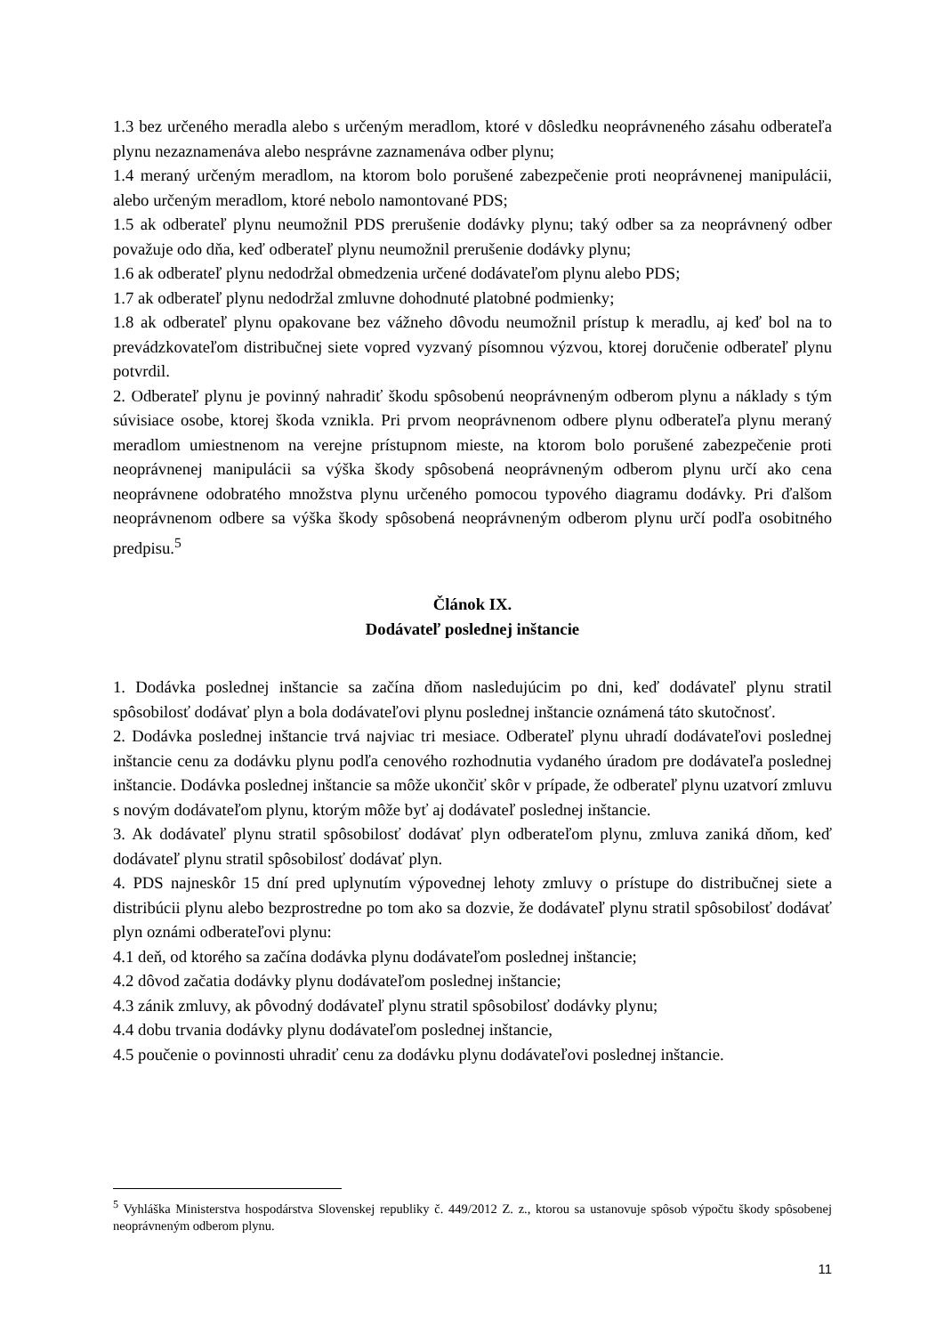1.3 bez určeného meradla alebo s určeným meradlom, ktoré v dôsledku neoprávneného zásahu odberateľa plynu nezaznamenáva alebo nesprávne zaznamenáva odber plynu;
1.4 meraný určeným meradlom, na ktorom bolo porušené zabezpečenie proti neoprávnenej manipulácii, alebo určeným meradlom, ktoré nebolo namontované PDS;
1.5 ak odberateľ plynu neumožnil PDS prerušenie dodávky plynu; taký odber sa za neoprávnený odber považuje odo dňa, keď odberateľ plynu neumožnil prerušenie dodávky plynu;
1.6 ak odberateľ plynu nedodržal obmedzenia určené dodávateľom plynu alebo PDS;
1.7 ak odberateľ plynu nedodržal zmluvne dohodnuté platobné podmienky;
1.8 ak odberateľ plynu opakovane bez vážneho dôvodu neumožnil prístup k meradlu, aj keď bol na to prevádzkovateľom distribučnej siete vopred vyzvaný písomnou výzvou, ktorej doručenie odberateľ plynu potvrdil.
2. Odberateľ plynu je povinný nahradiť škodu spôsobenú neoprávneným odberom plynu a náklady s tým súvisiace osobe, ktorej škoda vznikla. Pri prvom neoprávnenom odbere plynu odberateľa plynu meraný meradlom umiestnenom na verejne prístupnom mieste, na ktorom bolo porušené zabezpečenie proti neoprávnenej manipulácii sa výška škody spôsobená neoprávneným odberom plynu určí ako cena neoprávnene odobratého množstva plynu určeného pomocou typového diagramu dodávky. Pri ďalšom neoprávnenom odbere sa výška škody spôsobená neoprávneným odberom plynu určí podľa osobitného predpisu.<sup>5</sup>
Článok IX.
Dodávateľ poslednej inštancie
1. Dodávka poslednej inštancie sa začína dňom nasledujúcim po dni, keď dodávateľ plynu stratil spôsobilosť dodávať plyn a bola dodávateľovi plynu poslednej inštancie oznámená táto skutočnosť.
2. Dodávka poslednej inštancie trvá najviac tri mesiace. Odberateľ plynu uhradí dodávateľovi poslednej inštancie cenu za dodávku plynu podľa cenového rozhodnutia vydaného úradom pre dodávateľa poslednej inštancie. Dodávka poslednej inštancie sa môže ukončiť skôr v prípade, že odberateľ plynu uzatvorí zmluvu s novým dodávateľom plynu, ktorým môže byť aj dodávateľ poslednej inštancie.
3. Ak dodávateľ plynu stratil spôsobilosť dodávať plyn odberateľom plynu, zmluva zaniká dňom, keď dodávateľ plynu stratil spôsobilosť dodávať plyn.
4. PDS najneskôr 15 dní pred uplynutím výpovednej lehoty zmluvy o prístupe do distribučnej siete a distribúcii plynu alebo bezprostredne po tom ako sa dozvie, že dodávateľ plynu stratil spôsobilosť dodávať plyn oznámi odberateľovi plynu:
4.1 deň, od ktorého sa začína dodávka plynu dodávateľom poslednej inštancie;
4.2 dôvod začatia dodávky plynu dodávateľom poslednej inštancie;
4.3 zánik zmluvy, ak pôvodný dodávateľ plynu stratil spôsobilosť dodávky plynu;
4.4 dobu trvania dodávky plynu dodávateľom poslednej inštancie,
4.5 poučenie o povinnosti uhradiť cenu za dodávku plynu dodávateľovi poslednej inštancie.
<sup>5</sup> Vyhláška Ministerstva hospodárstva Slovenskej republiky č. 449/2012 Z. z., ktorou sa ustanovuje spôsob výpočtu škody spôsobenej neoprávneným odberom plynu.
11